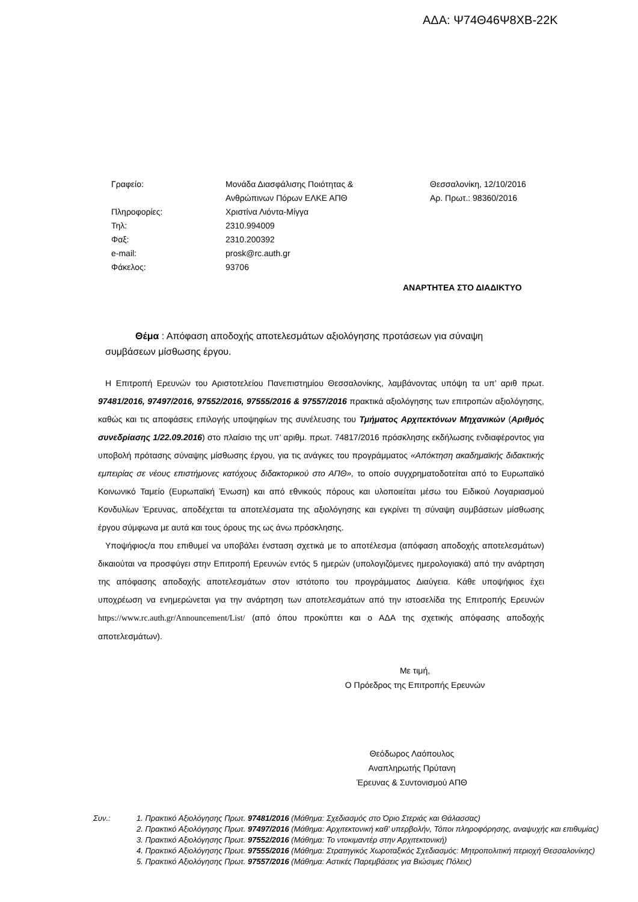ΑΔΑ: Ψ74Θ46Ψ8ΧΒ-22Κ
Γραφείο:
Πληροφορίες:
Τηλ:
Φαξ:
e-mail:
Φάκελος:
Μονάδα Διασφάλισης Ποιότητας &
Ανθρώπινων Πόρων ΕΛΚΕ ΑΠΘ
Χριστίνα Λιόντα-Μίγγα
2310.994009
2310.200392
prosk@rc.auth.gr
93706
Θεσσαλονίκη, 12/10/2016
Αρ. Πρωτ.: 98360/2016
ΑΝΑΡΤΗΤΕΑ ΣΤΟ ΔΙΑΔΙΚΤΥΟ
Θέμα : Απόφαση αποδοχής αποτελεσμάτων αξιολόγησης προτάσεων για σύναψη συμβάσεων μίσθωσης έργου.
Η Επιτροπή Ερευνών του Αριστοτελείου Πανεπιστημίου Θεσσαλονίκης, λαμβάνοντας υπόψη τα υπ’ αριθ πρωτ. 97481/2016, 97497/2016, 97552/2016, 97555/2016 & 97557/2016 πρακτικά αξιολόγησης των επιτροπών αξιολόγησης, καθώς και τις αποφάσεις επιλογής υποψηφίων της συνέλευσης του Τμήματος Αρχιτεκτόνων Μηχανικών (Αριθμός συνεδρίασης 1/22.09.2016) στο πλαίσιο της υπ’ αριθμ. πρωτ. 74817/2016 πρόσκλησης εκδήλωσης ενδιαφέροντος για υποβολή πρότασης σύναψης μίσθωσης έργου, για τις ανάγκες του προγράμματος «Απόκτηση ακαδημαϊκής διδακτικής εμπειρίας σε νέους επιστήμονες κατόχους διδακτορικού στο ΑΠΘ», το οποίο συγχρηματοδοτείται από το Ευρωπαϊκό Κοινωνικό Ταμείο (Ευρωπαϊκή Ένωση) και από εθνικούς πόρους και υλοποιείται μέσω του Ειδικού Λογαριασμού Κονδυλίων Έρευνας, αποδέχεται τα αποτελέσματα της αξιολόγησης και εγκρίνει τη σύναψη συμβάσεων μίσθωσης έργου σύμφωνα με αυτά και τους όρους της ως άνω πρόσκλησης.
Υποψήφιος/α που επιθυμεί να υποβάλει ένσταση σχετικά με το αποτέλεσμα (απόφαση αποδοχής αποτελεσμάτων) δικαιούται να προσφύγει στην Επιτροπή Ερευνών εντός 5 ημερών (υπολογιζόμενες ημερολογιακά) από την ανάρτηση της απόφασης αποδοχής αποτελεσμάτων στον ιστότοπο του προγράμματος Διαύγεια. Κάθε υποψήφιος έχει υποχρέωση να ενημερώνεται για την ανάρτηση των αποτελεσμάτων από την ιστοσελίδα της Επιτροπής Ερευνών https://www.rc.auth.gr/Announcement/List/ (από όπου προκύπτει και ο ΑΔΑ της σχετικής απόφασης αποδοχής αποτελεσμάτων).
Με τιμή,
Ο Πρόεδρος της Επιτροπής Ερευνών
Θεόδωρος Λαόπουλος
Αναπληρωτής Πρύτανη
Έρευνας & Συντονισμού ΑΠΘ
Συν.: 1. Πρακτικό Αξιολόγησης Πρωτ. 97481/2016 (Μάθημα: Σχεδιασμός στο Όριο Στεριάς και Θάλασσας)
2. Πρακτικό Αξιολόγησης Πρωτ. 97497/2016 (Μάθημα: Αρχιτεκτονική καθ’ υπερβολήν, Τόποι πληροφόρησης, αναψυχής και επιθυμίας)
3. Πρακτικό Αξιολόγησης Πρωτ. 97552/2016 (Μάθημα: Το ντοκιμαντέρ στην Αρχιτεκτονική)
4. Πρακτικό Αξιολόγησης Πρωτ. 97555/2016 (Μάθημα: Στρατηγικός Χωροταξικός Σχεδιασμός: Μητροπολιτική περιοχή Θεσσαλονίκης)
5. Πρακτικό Αξιολόγησης Πρωτ. 97557/2016 (Μάθημα: Αστικές Παρεμβάσεις για Βιώσιμες Πόλεις)